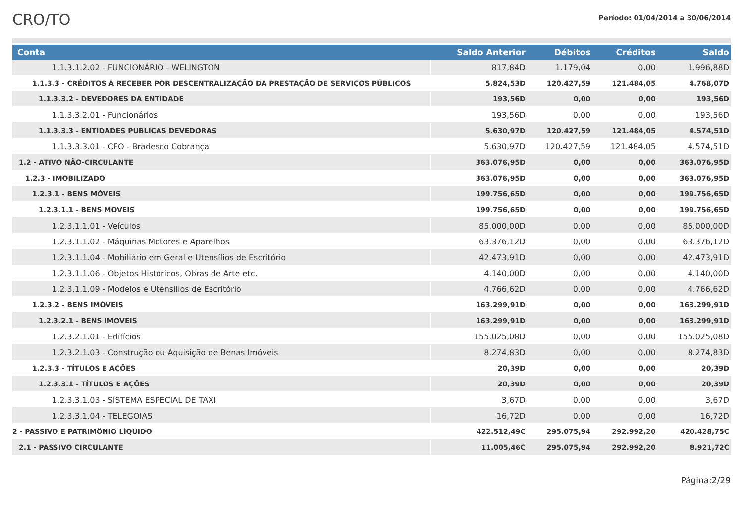CRO/TO
Período: 01/04/2014 a 30/06/2014
| Conta | Saldo Anterior | Débitos | Créditos | Saldo |
| --- | --- | --- | --- | --- |
| 1.1.3.1.2.02 - FUNCIONÁRIO - WELINGTON | 817,84D | 1.179,04 | 0,00 | 1.996,88D |
| 1.1.3.3 - CRÉDITOS A RECEBER POR DESCENTRALIZAÇÃO DA PRESTAÇÃO DE SERVIÇOS PÚBLICOS | 5.824,53D | 120.427,59 | 121.484,05 | 4.768,07D |
| 1.1.3.3.2 - DEVEDORES DA ENTIDADE | 193,56D | 0,00 | 0,00 | 193,56D |
| 1.1.3.3.2.01 - Funcionários | 193,56D | 0,00 | 0,00 | 193,56D |
| 1.1.3.3.3 - ENTIDADES PUBLICAS DEVEDORAS | 5.630,97D | 120.427,59 | 121.484,05 | 4.574,51D |
| 1.1.3.3.3.01 - CFO - Bradesco Cobrança | 5.630,97D | 120.427,59 | 121.484,05 | 4.574,51D |
| 1.2 - ATIVO NÃO-CIRCULANTE | 363.076,95D | 0,00 | 0,00 | 363.076,95D |
| 1.2.3 - IMOBILIZADO | 363.076,95D | 0,00 | 0,00 | 363.076,95D |
| 1.2.3.1 - BENS MÓVEIS | 199.756,65D | 0,00 | 0,00 | 199.756,65D |
| 1.2.3.1.1 - BENS MOVEIS | 199.756,65D | 0,00 | 0,00 | 199.756,65D |
| 1.2.3.1.1.01 - Veículos | 85.000,00D | 0,00 | 0,00 | 85.000,00D |
| 1.2.3.1.1.02 - Máquinas Motores e Aparelhos | 63.376,12D | 0,00 | 0,00 | 63.376,12D |
| 1.2.3.1.1.04 - Mobiliário em Geral e Utensílios de Escritório | 42.473,91D | 0,00 | 0,00 | 42.473,91D |
| 1.2.3.1.1.06 - Objetos Históricos, Obras de Arte etc. | 4.140,00D | 0,00 | 0,00 | 4.140,00D |
| 1.2.3.1.1.09 - Modelos e Utensilios de Escritório | 4.766,62D | 0,00 | 0,00 | 4.766,62D |
| 1.2.3.2 - BENS IMÓVEIS | 163.299,91D | 0,00 | 0,00 | 163.299,91D |
| 1.2.3.2.1 - BENS IMOVEIS | 163.299,91D | 0,00 | 0,00 | 163.299,91D |
| 1.2.3.2.1.01 - Edifícios | 155.025,08D | 0,00 | 0,00 | 155.025,08D |
| 1.2.3.2.1.03 - Construção ou Aquisição de Benas Imóveis | 8.274,83D | 0,00 | 0,00 | 8.274,83D |
| 1.2.3.3 - TÍTULOS E AÇÕES | 20,39D | 0,00 | 0,00 | 20,39D |
| 1.2.3.3.1 - TÍTULOS E AÇÕES | 20,39D | 0,00 | 0,00 | 20,39D |
| 1.2.3.3.1.03 - SISTEMA ESPECIAL DE TAXI | 3,67D | 0,00 | 0,00 | 3,67D |
| 1.2.3.3.1.04 - TELEGOIAS | 16,72D | 0,00 | 0,00 | 16,72D |
| 2 - PASSIVO E PATRIMÔNIO LÍQUIDO | 422.512,49C | 295.075,94 | 292.992,20 | 420.428,75C |
| 2.1 - PASSIVO CIRCULANTE | 11.005,46C | 295.075,94 | 292.992,20 | 8.921,72C |
Página:2/29